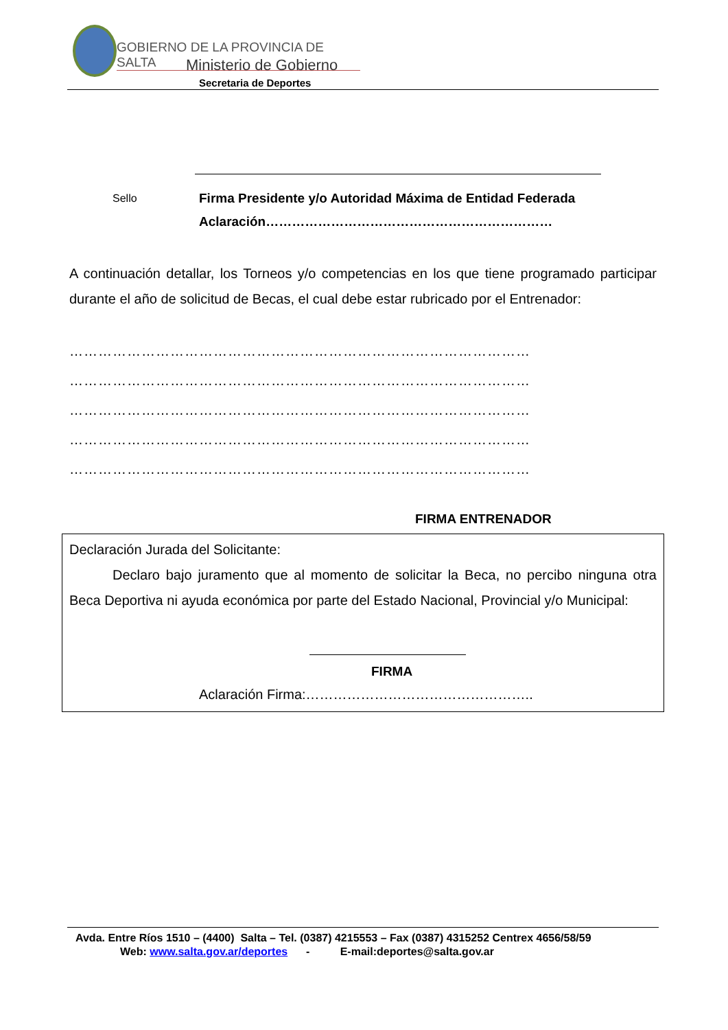GOBIERNO DE LA PROVINCIA DE SALTA
Ministerio de Gobierno
Secretaria de Deportes
Sello
Firma Presidente y/o Autoridad Máxima de Entidad Federada
Aclaración…………………………………………………………
A continuación detallar, los Torneos y/o competencias en los que tiene programado participar durante el año de solicitud de Becas, el cual debe estar rubricado por el Entrenador:
……………………………………………………………………………………
……………………………………………………………………………………
……………………………………………………………………………………
……………………………………………………………………………………
……………………………………………………………………………………
FIRMA ENTRENADOR
Declaración Jurada del Solicitante:
Declaro bajo juramento que al momento de solicitar la Beca, no percibo ninguna otra Beca Deportiva ni ayuda económica por parte del Estado Nacional, Provincial y/o Municipal:
FIRMA
Aclaración Firma:…………………………………………..
Avda. Entre Ríos 1510 – (4400) Salta – Tel. (0387) 4215553 – Fax (0387) 4315252 Centrex 4656/58/59
Web: www.salta.gov.ar/deportes - E-mail:deportes@salta.gov.ar